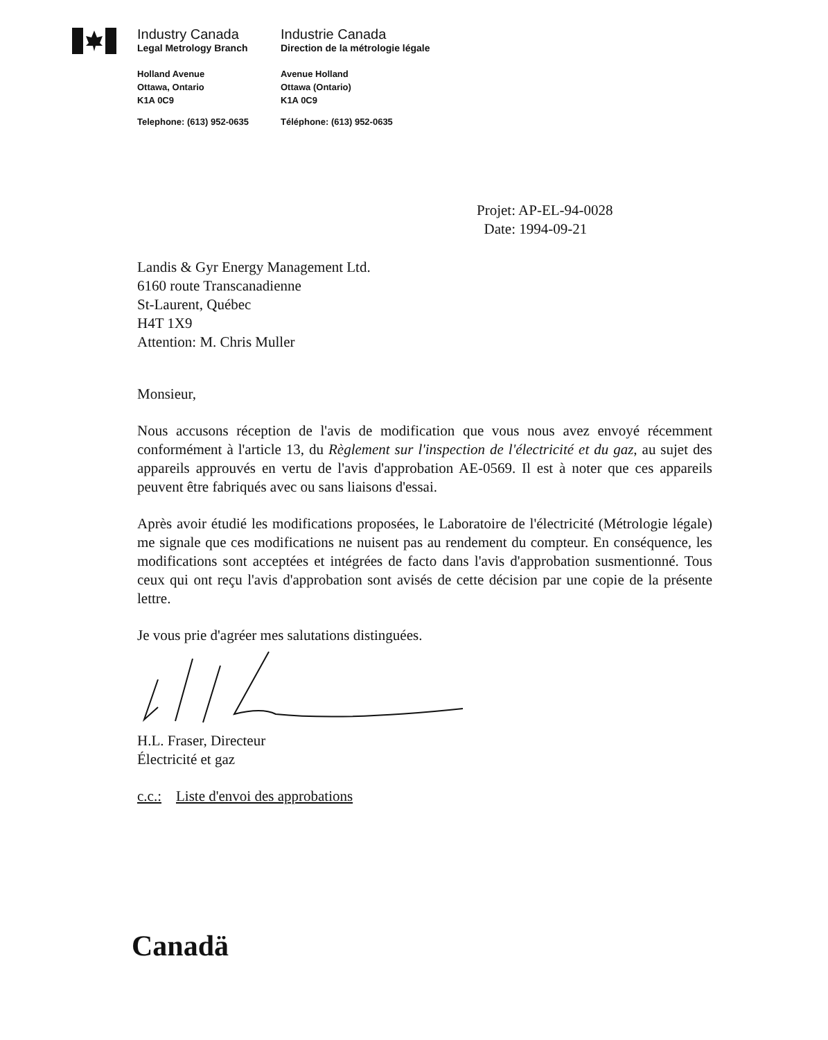Industry Canada
Legal Metrology Branch
Holland Avenue
Ottawa, Ontario
K1A 0C9
Telephone: (613) 952-0635
Industrie Canada
Direction de la métrologie légale
Avenue Holland
Ottawa (Ontario)
K1A 0C9
Téléphone: (613) 952-0635
Projet: AP-EL-94-0028
Date: 1994-09-21
Landis & Gyr Energy Management Ltd.
6160 route Transcanadienne
St-Laurent, Québec
H4T 1X9
Attention: M. Chris Muller
Monsieur,
Nous accusons réception de l'avis de modification que vous nous avez envoyé récemment conformément à l'article 13, du Règlement sur l'inspection de l'électricité et du gaz, au sujet des appareils approuvés en vertu de l'avis d'approbation AE-0569. Il est à noter que ces appareils peuvent être fabriqués avec ou sans liaisons d'essai.
Après avoir étudié les modifications proposées, le Laboratoire de l'électricité (Métrologie légale) me signale que ces modifications ne nuisent pas au rendement du compteur. En conséquence, les modifications sont acceptées et intégrées de facto dans l'avis d'approbation susmentionné. Tous ceux qui ont reçu l'avis d'approbation sont avisés de cette décision par une copie de la présente lettre.
Je vous prie d'agréer mes salutations distinguées.
H.L. Fraser, Directeur
Électricité et gaz
c.c.: Liste d'envoi des approbations
Canadä